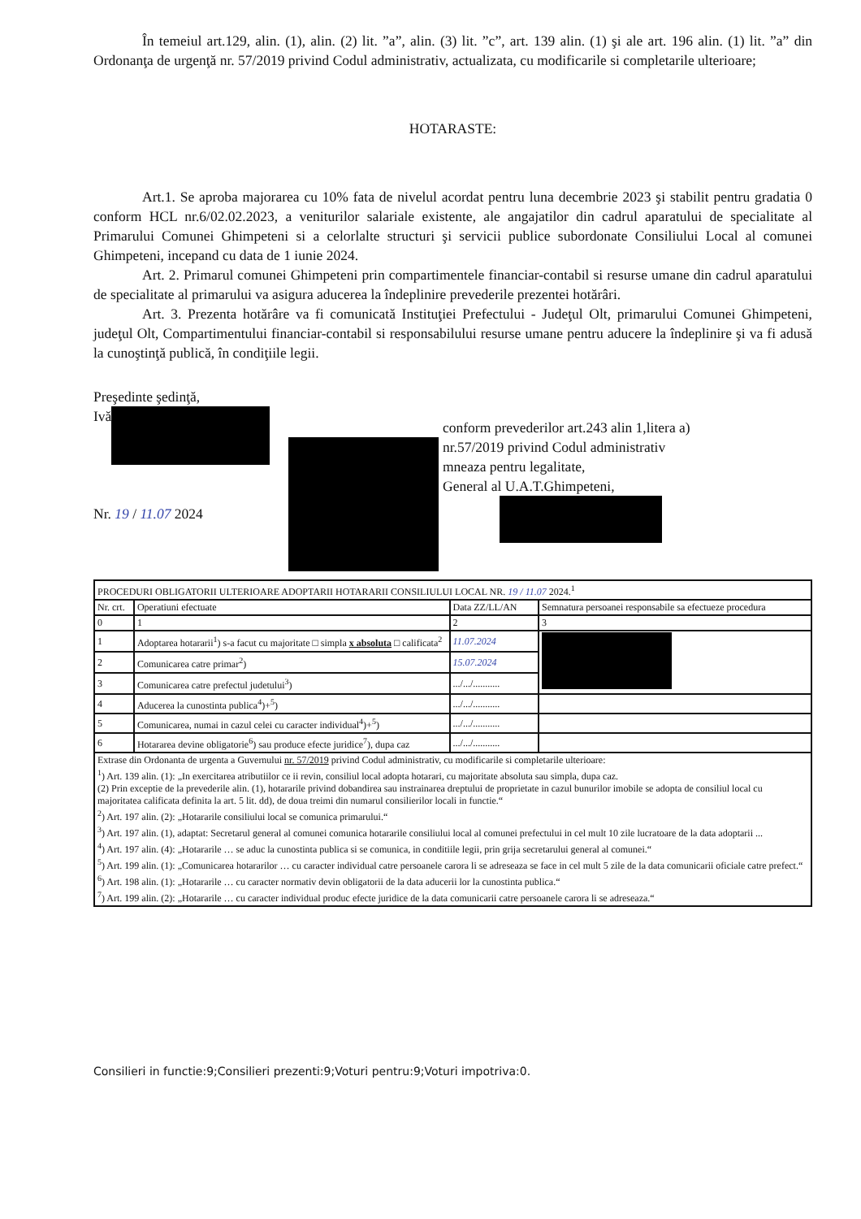În temeiul art.129, alin. (1), alin. (2) lit. ”a”, alin. (3) lit. ”c”, art. 139 alin. (1) şi ale art. 196 alin. (1) lit. ”a” din Ordonanţa de urgenţă nr. 57/2019 privind Codul administrativ, actualizata, cu modificarile si completarile ulterioare;
HOTARASTE:
Art.1. Se aproba majorarea cu 10% fata de nivelul acordat pentru luna decembrie 2023 şi stabilit pentru gradatia 0 conform HCL nr.6/02.02.2023, a veniturilor salariale existente, ale angajatilor din cadrul aparatului de specialitate al Primarului Comunei Ghimpeteni si a celorlalte structuri şi servicii publice subordonate Consiliului Local al comunei Ghimpeteni, incepand cu data de 1 iunie 2024.
Art. 2. Primarul comunei Ghimpeteni prin compartimentele financiar-contabil si resurse umane din cadrul aparatului de specialitate al primarului va asigura aducerea la îndeplinire prevederile prezentei hotărâri.
Art. 3. Prezenta hotărâre va fi comunicată Instituţiei Prefectului - Judeţul Olt, primarului Comunei Ghimpeteni, judeţul Olt, Compartimentului financiar-contabil si responsabilului resurse umane pentru aducere la îndeplinire şi va fi adusă la cunoştinţă publică, în condiţiile legii.
Preşedinte şedinţă,
Ivă
Nr. 19 / 11.07 2024
conform prevederilor art.243 alin 1,litera a)
nr.57/2019 privind Codul administrativ
mneaza pentru legalitate,
General al U.A.T.Ghimpeteni,
| PROCEDURI OBLIGATORII ULTERIOARE ADOPTARII HOTARARII CONSILIULUI LOCAL NR. 19 / 11.07 2024.<sup>1</sup> | | | |
| Nr. crt. | Operatiuni efectuate | Data ZZ/LL/AN | Semnatura persoanei responsabile sa efectueze procedura |
| 0 | 1 | 2 | 3 |
| 1 | Adoptarea hotararii<sup>1</sup>) s-a facut cu majoritate □ simpla x absoluta □ calificata<sup>2</sup> | 11.07.2024 | |
| 2 | Comunicarea catre primar<sup>2</sup>) | 15.07.2024 | |
| 3 | Comunicarea catre prefectul judetului<sup>3</sup>) | .../.../........... | |
| 4 | Aducerea la cunostinta publica<sup>4</sup>)+<sup>5</sup>) | .../.../........... | |
| 5 | Comunicarea, numai in cazul celei cu caracter individual<sup>4</sup>)+<sup>5</sup>) | .../.../........... | |
| 6 | Hotararea devine obligatorie<sup>6</sup>) sau produce efecte juridice<sup>7</sup>), dupa caz | .../.../........... | |
| Extrase din Ordonanta de urgenta a Guvernului nr. 57/2019 privind Codul administrativ, cu modificarile si completarile ulterioare: <sup>1</sup>) Art. 139 alin. (1): „In exercitarea atributiilor ce ii revin, consiliul local adopta hotarari, cu majoritate absoluta sau simpla, dupa caz. (2) Prin exceptie de la prevederile alin. (1), hotararile privind dobandirea sau instrainarea dreptului de proprietate in cazul bunurilor imobile se adopta de consiliul local cu majoritatea calificata definita la art. 5 lit. dd), de doua treimi din numarul consilierilor locali in functie.“ <sup>2</sup>) Art. 197 alin. (2): „Hotararile consiliului local se comunica primarului.“ <sup>3</sup>) Art. 197 alin. (1), adaptat: Secretarul general al comunei comunica hotararile consiliului local al comunei prefectului in cel mult 10 zile lucratoare de la data adoptarii ... <sup>4</sup>) Art. 197 alin. (4): „Hotararile … se aduc la cunostinta publica si se comunica, in conditiile legii, prin grija secretarului general al comunei.“ <sup>5</sup>) Art. 199 alin. (1): „Comunicarea hotararilor … cu caracter individual catre persoanele carora li se adreseaza se face in cel mult 5 zile de la data comunicarii oficiale catre prefect.“ <sup>6</sup>) Art. 198 alin. (1): „Hotararile … cu caracter normativ devin obligatorii de la data aducerii lor la cunostinta publica.“ <sup>7</sup>) Art. 199 alin. (2): „Hotararile … cu caracter individual produc efecte juridice de la data comunicarii catre persoanele carora li se adreseaza.“ | | | |
Consilieri in functie:9;Consilieri prezenti:9;Voturi pentru:9;Voturi impotriva:0.